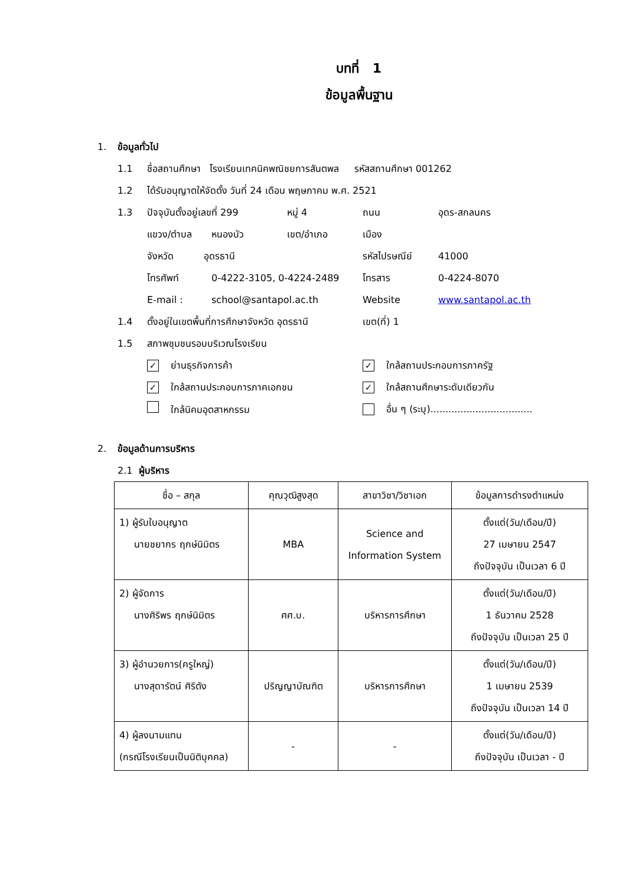บทที่ 1
ข้อมูลพื้นฐาน
1. ข้อมูลทั่วไป
1.1 ชื่อสถานศึกษา โรงเรียนเทคนิคพณิชยการสันตพล รหัสสถานศึกษา 001262
1.2 ได้รับอนุญาตให้จัดตั้ง วันที่ 24 เดือน พฤษภาคม พ.ศ. 2521
1.3 ปัจจุบันตั้งอยู่เลขที่ 299 หมู่ 4 ถนน อุดร-สกลนคร
แขวง/ตำบล หนองบัว เขต/อำเภอ เมือง
จังหวัด อุดรธานี รหัสไปรษณีย์ 41000
โทรศัพท์ 0-4222-3105, 0-4224-2489 โทรสาร 0-4224-8070
E-mail : school@santapol.ac.th Website www.santapol.ac.th
1.4 ตั้งอยู่ในเขตพื้นที่การศึกษาจังหวัด อุดรธานี เขต(ที่) 1
1.5 สภาพชุมชนรอบบริเวณโรงเรียน
✓ ย่านธุรกิจการค้า ✓ ใกล้สถานประกอบการภาครัฐ
✓ ใกล้สถานประกอบการภาคเอกชน ✓ ใกล้สถานศึกษาระดับเดียวกัน
ใกล้นิคมอุตสาหกรรม อื่น ๆ (ระบุ)..................................
2. ข้อมูลด้านการบริหาร
2.1 ผู้บริหาร
| ชื่อ – สกุล | คุณวุฒิสูงสุด | สาขาวิชา/วิชาเอก | ข้อมูลการดำรงตำแหน่ง |
| --- | --- | --- | --- |
| 1) ผู้รับใบอนุญาต นายชยากร ฤกษ์นิมิตร | MBA | Science and Information System | ตั้งแต่(วัน/เดือน/ปี) 27 เมษายน 2547 ถึงปัจจุบัน เป็นเวลา 6 ปี |
| 2) ผู้จัดการ นางศิริพร ฤกษ์นิมิตร | ศศ.บ. | บริหารการศึกษา | ตั้งแต่(วัน/เดือน/ปี) 1 ธันวาคม 2528 ถึงปัจจุบัน เป็นเวลา 25 ปี |
| 3) ผู้อำนวยการ(ครูใหญ่) นางสุดารัตน์ ศิริตัง | ปริญญาบัณฑิต | บริหารการศึกษา | ตั้งแต่(วัน/เดือน/ปี) 1 เมษายน 2539 ถึงปัจจุบัน เป็นเวลา 14 ปี |
| 4) ผู้ลงนามแทน (กรณีโรงเรียนเป็นนิติบุคคล) | - | - | ตั้งแต่(วัน/เดือน/ปี) ถึงปัจจุบัน เป็นเวลา - ปี |